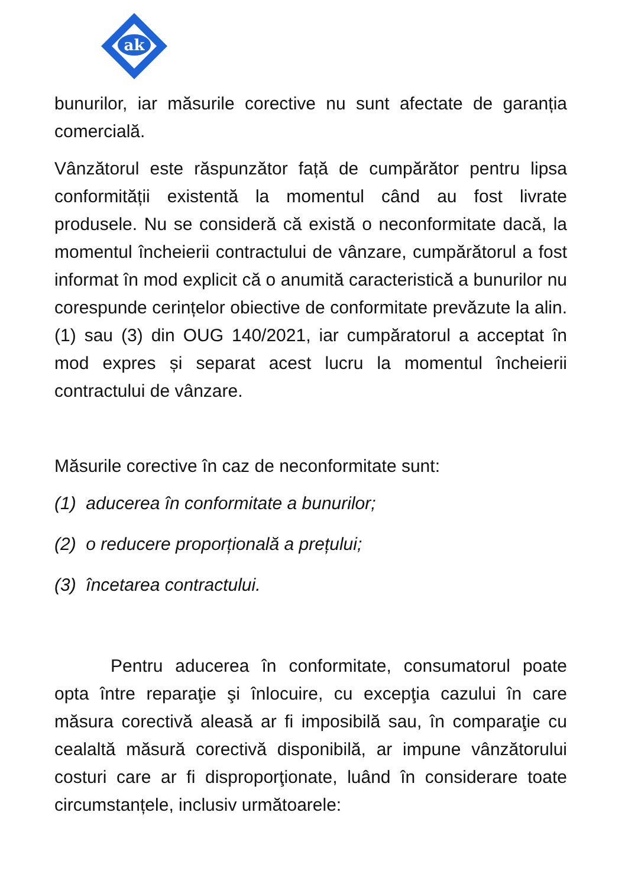ak
bunurilor, iar măsurile corective nu sunt afectate de garanția comercială.
Vânzătorul este răspunzător față de cumpărător pentru lipsa conformității existentă la momentul când au fost livrate produsele. Nu se consideră că există o neconformitate dacă, la momentul încheierii contractului de vânzare, cumpărătorul a fost informat în mod explicit că o anumită caracteristică a bunurilor nu corespunde cerințelor obiective de conformitate prevăzute la alin. (1) sau (3) din OUG 140/2021, iar cumpăratorul a acceptat în mod expres și separat acest lucru la momentul încheierii contractului de vânzare.
Măsurile corective în caz de neconformitate sunt:
(1) aducerea în conformitate a bunurilor;
(2) o reducere proporțională a prețului;
(3) încetarea contractului.
Pentru aducerea în conformitate, consumatorul poate opta între reparaţie şi înlocuire, cu excepţia cazului în care măsura corectivă aleasă ar fi imposibilă sau, în comparaţie cu cealaltă măsură corectivă disponibilă, ar impune vânzătorului costuri care ar fi disproporţionate, luând în considerare toate circumstanțele, inclusiv următoarele: